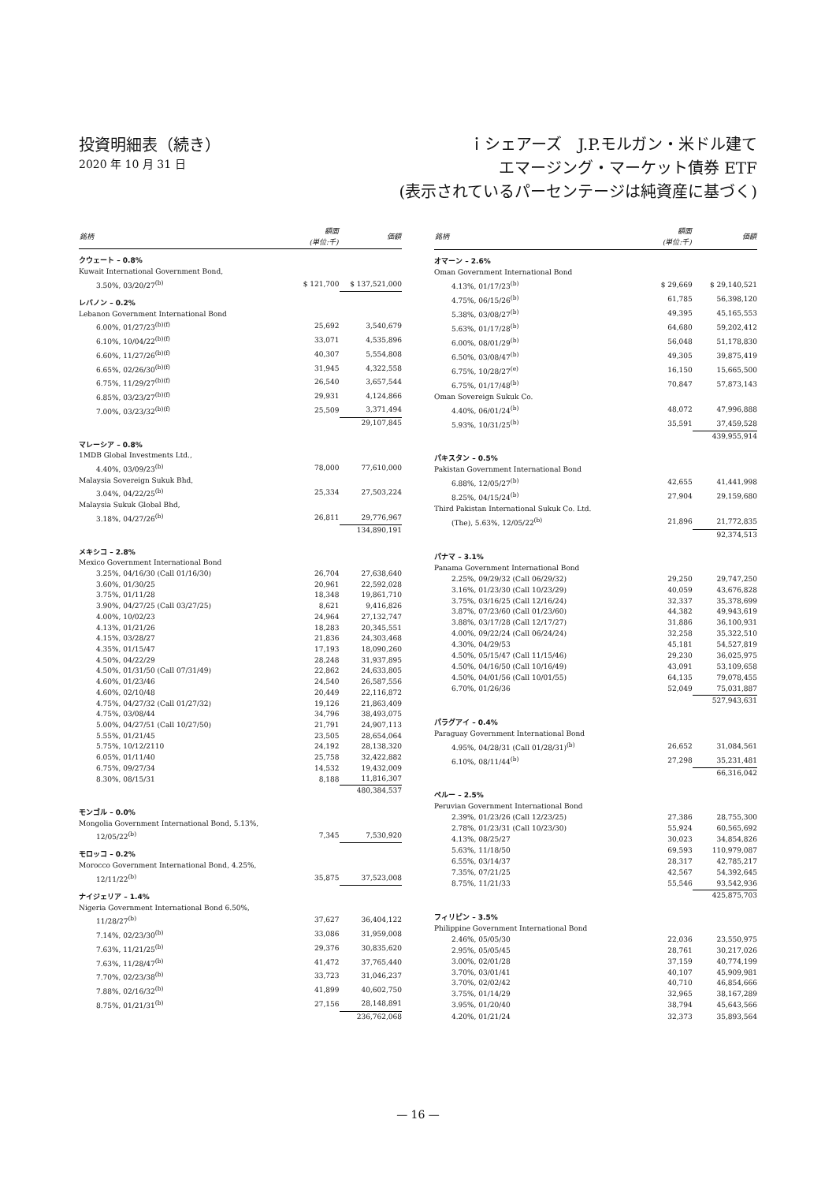投資明細表（続き）
2020 年 10 月 31 日
ｉシェアーズ　J.P.モルガン・米ドル建て
エマージング・マーケット債券 ETF
(表示されているパーセンテージは純資産に基づく)
| 銘柄 | 額面 (単位:千) | 価額 |
| --- | --- | --- |
| クウェート – 0.8% | | |
| Kuwait International Government Bond, | | |
| 3.50%, 03/20/27<sup>(b)</sup> | $ 121,700 | $ 137,521,000 |
| レバノン – 0.2% | | |
| Lebanon Government International Bond | | |
| 6.00%, 01/27/23<sup>(b)(f)</sup> | 25,692 | 3,540,679 |
| 6.10%, 10/04/22<sup>(b)(f)</sup> | 33,071 | 4,535,896 |
| 6.60%, 11/27/26<sup>(b)(f)</sup> | 40,307 | 5,554,808 |
| 6.65%, 02/26/30<sup>(b)(f)</sup> | 31,945 | 4,322,558 |
| 6.75%, 11/29/27<sup>(b)(f)</sup> | 26,540 | 3,657,544 |
| 6.85%, 03/23/27<sup>(b)(f)</sup> | 29,931 | 4,124,866 |
| 7.00%, 03/23/32<sup>(b)(f)</sup> | 25,509 | 3,371,494 |
| | | 29,107,845 |
| マレーシア – 0.8% | | |
| 1MDB Global Investments Ltd., | | |
| 4.40%, 03/09/23<sup>(b)</sup> | 78,000 | 77,610,000 |
| Malaysia Sovereign Sukuk Bhd, | | |
| 3.04%, 04/22/25<sup>(b)</sup> | 25,334 | 27,503,224 |
| Malaysia Sukuk Global Bhd, | | |
| 3.18%, 04/27/26<sup>(b)</sup> | 26,811 | 29,776,967 |
| | | 134,890,191 |
| メキシコ – 2.8% | | |
| Mexico Government International Bond | | |
| 3.25%, 04/16/30 (Call 01/16/30) | 26,704 | 27,638,640 |
| 3.60%, 01/30/25 | 20,961 | 22,592,028 |
| 3.75%, 01/11/28 | 18,348 | 19,861,710 |
| 3.90%, 04/27/25 (Call 03/27/25) | 8,621 | 9,416,826 |
| 4.00%, 10/02/23 | 24,964 | 27,132,747 |
| 4.13%, 01/21/26 | 18,283 | 20,345,551 |
| 4.15%, 03/28/27 | 21,836 | 24,303,468 |
| 4.35%, 01/15/47 | 17,193 | 18,090,260 |
| 4.50%, 04/22/29 | 28,248 | 31,937,895 |
| 4.50%, 01/31/50 (Call 07/31/49) | 22,862 | 24,633,805 |
| 4.60%, 01/23/46 | 24,540 | 26,587,556 |
| 4.60%, 02/10/48 | 20,449 | 22,116,872 |
| 4.75%, 04/27/32 (Call 01/27/32) | 19,126 | 21,863,409 |
| 4.75%, 03/08/44 | 34,796 | 38,493,075 |
| 5.00%, 04/27/51 (Call 10/27/50) | 21,791 | 24,907,113 |
| 5.55%, 01/21/45 | 23,505 | 28,654,064 |
| 5.75%, 10/12/2110 | 24,192 | 28,138,320 |
| 6.05%, 01/11/40 | 25,758 | 32,422,882 |
| 6.75%, 09/27/34 | 14,532 | 19,432,009 |
| 8.30%, 08/15/31 | 8,188 | 11,816,307 |
| | | 480,384,537 |
| モンゴル – 0.0% | | |
| Mongolia Government International Bond, 5.13%, | | |
| 12/05/22<sup>(b)</sup> | 7,345 | 7,530,920 |
| モロッコ – 0.2% | | |
| Morocco Government International Bond, 4.25%, | | |
| 12/11/22<sup>(b)</sup> | 35,875 | 37,523,008 |
| ナイジェリア – 1.4% | | |
| Nigeria Government International Bond 6.50%, | | |
| 11/28/27<sup>(b)</sup> | 37,627 | 36,404,122 |
| 7.14%, 02/23/30<sup>(b)</sup> | 33,086 | 31,959,008 |
| 7.63%, 11/21/25<sup>(b)</sup> | 29,376 | 30,835,620 |
| 7.63%, 11/28/47<sup>(b)</sup> | 41,472 | 37,765,440 |
| 7.70%, 02/23/38<sup>(b)</sup> | 33,723 | 31,046,237 |
| 7.88%, 02/16/32<sup>(b)</sup> | 41,899 | 40,602,750 |
| 8.75%, 01/21/31<sup>(b)</sup> | 27,156 | 28,148,891 |
| | | 236,762,068 |
| 銘柄 | 額面 (単位:千) | 価額 |
| --- | --- | --- |
| オマーン – 2.6% | | |
| Oman Government International Bond | | |
| 4.13%, 01/17/23<sup>(b)</sup> | $ 29,669 | $ 29,140,521 |
| 4.75%, 06/15/26<sup>(b)</sup> | 61,785 | 56,398,120 |
| 5.38%, 03/08/27<sup>(b)</sup> | 49,395 | 45,165,553 |
| 5.63%, 01/17/28<sup>(b)</sup> | 64,680 | 59,202,412 |
| 6.00%, 08/01/29<sup>(b)</sup> | 56,048 | 51,178,830 |
| 6.50%, 03/08/47<sup>(b)</sup> | 49,305 | 39,875,419 |
| 6.75%, 10/28/27<sup>(e)</sup> | 16,150 | 15,665,500 |
| 6.75%, 01/17/48<sup>(b)</sup> | 70,847 | 57,873,143 |
| Oman Sovereign Sukuk Co. | | |
| 4.40%, 06/01/24<sup>(b)</sup> | 48,072 | 47,996,888 |
| 5.93%, 10/31/25<sup>(b)</sup> | 35,591 | 37,459,528 |
| | | 439,955,914 |
| パキスタン – 0.5% | | |
| Pakistan Government International Bond | | |
| 6.88%, 12/05/27<sup>(b)</sup> | 42,655 | 41,441,998 |
| 8.25%, 04/15/24<sup>(b)</sup> | 27,904 | 29,159,680 |
| Third Pakistan International Sukuk Co. Ltd. | | |
| (The), 5.63%, 12/05/22<sup>(b)</sup> | 21,896 | 21,772,835 |
| | | 92,374,513 |
| パナマ – 3.1% | | |
| Panama Government International Bond | | |
| 2.25%, 09/29/32 (Call 06/29/32) | 29,250 | 29,747,250 |
| 3.16%, 01/23/30 (Call 10/23/29) | 40,059 | 43,676,828 |
| 3.75%, 03/16/25 (Call 12/16/24) | 32,337 | 35,378,699 |
| 3.87%, 07/23/60 (Call 01/23/60) | 44,382 | 49,943,619 |
| 3.88%, 03/17/28 (Call 12/17/27) | 31,886 | 36,100,931 |
| 4.00%, 09/22/24 (Call 06/24/24) | 32,258 | 35,322,510 |
| 4.30%, 04/29/53 | 45,181 | 54,527,819 |
| 4.50%, 05/15/47 (Call 11/15/46) | 29,230 | 36,025,975 |
| 4.50%, 04/16/50 (Call 10/16/49) | 43,091 | 53,109,658 |
| 4.50%, 04/01/56 (Call 10/01/55) | 64,135 | 79,078,455 |
| 6.70%, 01/26/36 | 52,049 | 75,031,887 |
| | | 527,943,631 |
| パラグアイ – 0.4% | | |
| Paraguay Government International Bond | | |
| 4.95%, 04/28/31 (Call 01/28/31)<sup>(b)</sup> | 26,652 | 31,084,561 |
| 6.10%, 08/11/44<sup>(b)</sup> | 27,298 | 35,231,481 |
| | | 66,316,042 |
| ペルー – 2.5% | | |
| Peruvian Government International Bond | | |
| 2.39%, 01/23/26 (Call 12/23/25) | 27,386 | 28,755,300 |
| 2.78%, 01/23/31 (Call 10/23/30) | 55,924 | 60,565,692 |
| 4.13%, 08/25/27 | 30,023 | 34,854,826 |
| 5.63%, 11/18/50 | 69,593 | 110,979,087 |
| 6.55%, 03/14/37 | 28,317 | 42,785,217 |
| 7.35%, 07/21/25 | 42,567 | 54,392,645 |
| 8.75%, 11/21/33 | 55,546 | 93,542,936 |
| | | 425,875,703 |
| フィリピン – 3.5% | | |
| Philippine Government International Bond | | |
| 2.46%, 05/05/30 | 22,036 | 23,550,975 |
| 2.95%, 05/05/45 | 28,761 | 30,217,026 |
| 3.00%, 02/01/28 | 37,159 | 40,774,199 |
| 3.70%, 03/01/41 | 40,107 | 45,909,981 |
| 3.70%, 02/02/42 | 40,710 | 46,854,666 |
| 3.75%, 01/14/29 | 32,965 | 38,167,289 |
| 3.95%, 01/20/40 | 38,794 | 45,643,566 |
| 4.20%, 01/21/24 | 32,373 | 35,893,564 |
— 16 —